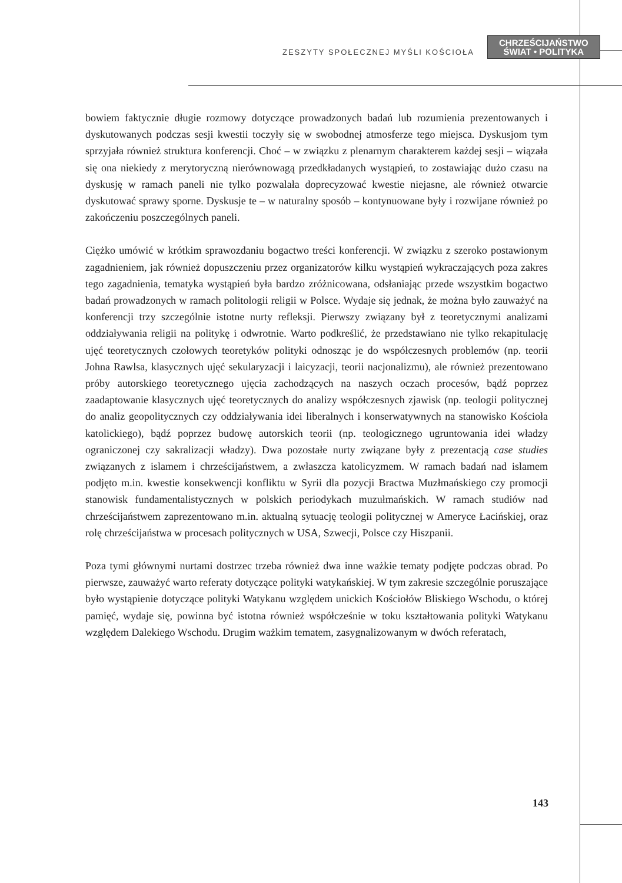ZESZYTY SPOŁECZNEJ MYŚLI KOŚCIOŁA
CHRZEŚCIJAŃSTWO
ŚWIAT • POLITYKA
bowiem faktycznie długie rozmowy dotyczące prowadzonych badań lub rozumienia prezentowanych i dyskutowanych podczas sesji kwestii toczyły się w swobodnej atmosferze tego miejsca. Dyskusjom tym sprzyjała również struktura konferencji. Choć – w związku z plenarnym charakterem każdej sesji – wiązała się ona niekiedy z merytoryczną nierównowagą przedkładanych wystąpień, to zostawiając dużo czasu na dyskusję w ramach paneli nie tylko pozwalała doprecyzować kwestie niejasne, ale również otwarcie dyskutować sprawy sporne. Dyskusje te – w naturalny sposób – kontynuowane były i rozwijane również po zakończeniu poszczególnych paneli.
Ciężko umówić w krótkim sprawozdaniu bogactwo treści konferencji. W związku z szeroko postawionym zagadnieniem, jak również dopuszczeniu przez organizatorów kilku wystąpień wykraczających poza zakres tego zagadnienia, tematyka wystąpień była bardzo zróżnicowana, odsłaniając przede wszystkim bogactwo badań prowadzonych w ramach politologii religii w Polsce. Wydaje się jednak, że można było zauważyć na konferencji trzy szczególnie istotne nurty refleksji. Pierwszy związany był z teoretycznymi analizami oddziaływania religii na politykę i odwrotnie. Warto podkreślić, że przedstawiano nie tylko rekapitulację ujęć teoretycznych czołowych teoretyków polityki odnosząc je do współczesnych problemów (np. teorii Johna Rawlsa, klasycznych ujęć sekularyzacji i laicyzacji, teorii nacjonalizmu), ale również prezentowano próby autorskiego teoretycznego ujęcia zachodzących na naszych oczach procesów, bądź poprzez zaadaptowanie klasycznych ujęć teoretycznych do analizy współczesnych zjawisk (np. teologii politycznej do analiz geopolitycznych czy oddziaływania idei liberalnych i konserwatywnych na stanowisko Kościoła katolickiego), bądź poprzez budowę autorskich teorii (np. teologicznego ugruntowania idei władzy ograniczonej czy sakralizacji władzy). Dwa pozostałe nurty związane były z prezentacją case studies związanych z islamem i chrześcijaństwem, a zwłaszcza katolicyzmem. W ramach badań nad islamem podjęto m.in. kwestie konsekwencji konfliktu w Syrii dla pozycji Bractwa Muzłmańskiego czy promocji stanowisk fundamentalistycznych w polskich periodykach muzułmańskich. W ramach studiów nad chrześcijaństwem zaprezentowano m.in. aktualną sytuację teologii politycznej w Ameryce Łacińskiej, oraz rolę chrześcijaństwa w procesach politycznych w USA, Szwecji, Polsce czy Hiszpanii.
Poza tymi głównymi nurtami dostrzec trzeba również dwa inne ważkie tematy podjęte podczas obrad. Po pierwsze, zauważyć warto referaty dotyczące polityki watykańskiej. W tym zakresie szczególnie poruszające było wystąpienie dotyczące polityki Watykanu względem unickich Kościołów Bliskiego Wschodu, o której pamięć, wydaje się, powinna być istotna również współcześnie w toku kształtowania polityki Watykanu względem Dalekiego Wschodu. Drugim ważkim tematem, zasygnalizowanym w dwóch referatach,
143